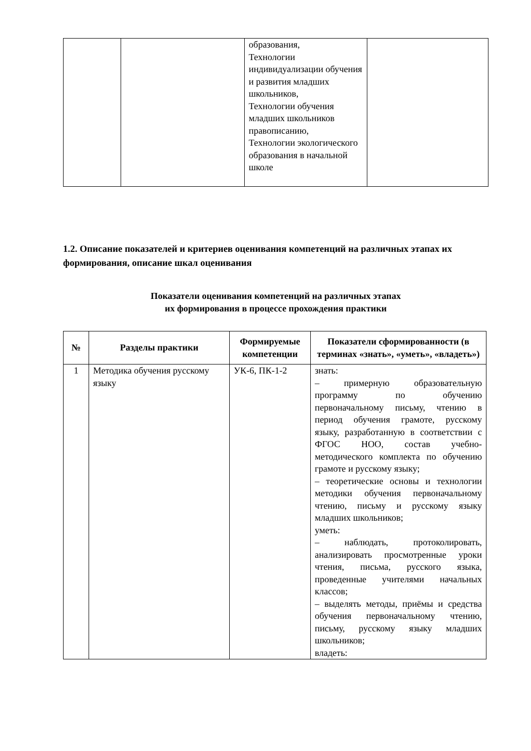| | | образования, Технологии индивидуализации обучения и развития младших школьников, Технологии обучения младших школьников правописанию, Технологии экологического образования в начальной школе | |
1.2. Описание показателей и критериев оценивания компетенций на различных этапах их формирования, описание шкал оценивания
Показатели оценивания компетенций на различных этапах
их формирования в процессе прохождения практики
| № | Разделы практики | Формируемые компетенции | Показатели сформированности (в терминах «знать», «уметь», «владеть») |
| --- | --- | --- | --- |
| 1 | Методика обучения русскому языку | УК-6, ПК-1-2 | знать: – примерную образовательную программу по обучению первоначальному письму, чтению в период обучения грамоте, русскому языку, разработанную в соответствии с ФГОС НОО, состав учебно-методического комплекта по обучению грамоте и русскому языку; – теоретические основы и технологии методики обучения первоначальному чтению, письму и русскому языку младших школьников; уметь: – наблюдать, протоколировать, анализировать просмотренные уроки чтения, письма, русского языка, проведенные учителями начальных классов; – выделять методы, приёмы и средства обучения первоначальному чтению, письму, русскому языку младших школьников; владеть: |